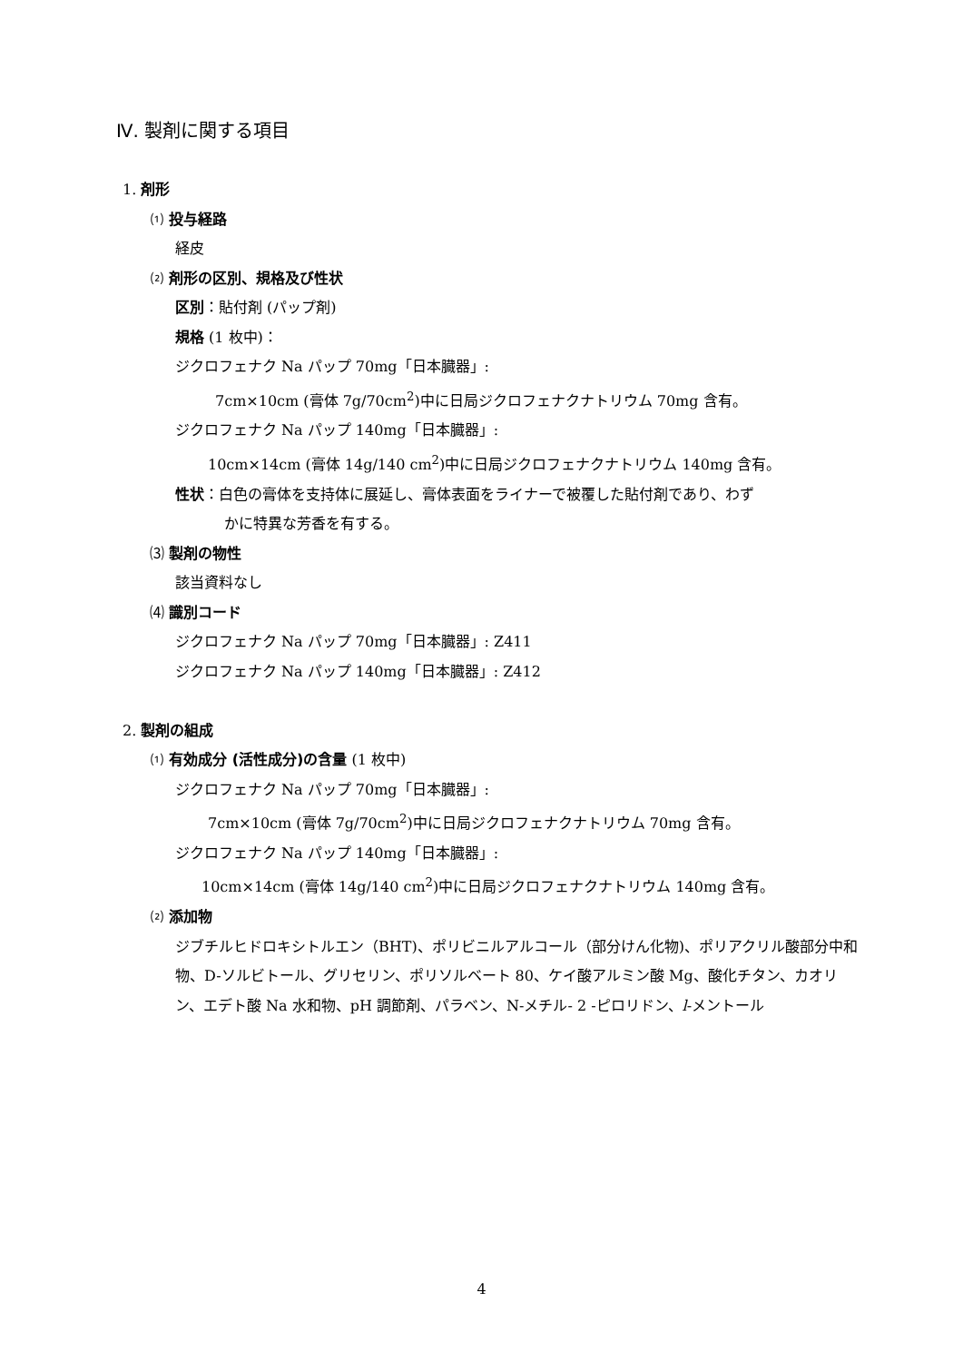Ⅳ. 製剤に関する項目
1. 剤形
⑴ 投与経路
経皮
⑵ 剤形の区別、規格及び性状
区別：貼付剤 (パップ剤)
規格 (1 枚中)：
ジクロフェナク Na パップ 70mg「日本臓器」:
7cm×10cm (膏体 7g/70cm<sup>2</sup>)中に日局ジクロフェナクナトリウム 70mg 含有。
ジクロフェナク Na パップ 140mg「日本臓器」:
10cm×14cm (膏体 14g/140 cm<sup>2</sup>)中に日局ジクロフェナクナトリウム 140mg 含有。
性状：白色の膏体を支持体に展延し、膏体表面をライナーで被覆した貼付剤であり、わず
かに特異な芳香を有する。
⑶ 製剤の物性
該当資料なし
⑷ 識別コード
ジクロフェナク Na パップ 70mg「日本臓器」: Z411
ジクロフェナク Na パップ 140mg「日本臓器」: Z412
2. 製剤の組成
⑴ 有効成分 (活性成分)の含量 (1 枚中)
ジクロフェナク Na パップ 70mg「日本臓器」:
7cm×10cm (膏体 7g/70cm<sup>2</sup>)中に日局ジクロフェナクナトリウム 70mg 含有。
ジクロフェナク Na パップ 140mg「日本臓器」:
10cm×14cm (膏体 14g/140 cm<sup>2</sup>)中に日局ジクロフェナクナトリウム 140mg 含有。
⑵ 添加物
ジブチルヒドロキシトルエン（BHT)、ポリビニルアルコール（部分けん化物)、ポリアクリル酸部分中和物、D-ソルビトール、グリセリン、ポリソルベート 80、ケイ酸アルミン酸 Mg、酸化チタン、カオリン、エデト酸 Na 水和物、pH 調節剤、パラベン、N-メチル- 2 -ピロリドン、l-メントール
4